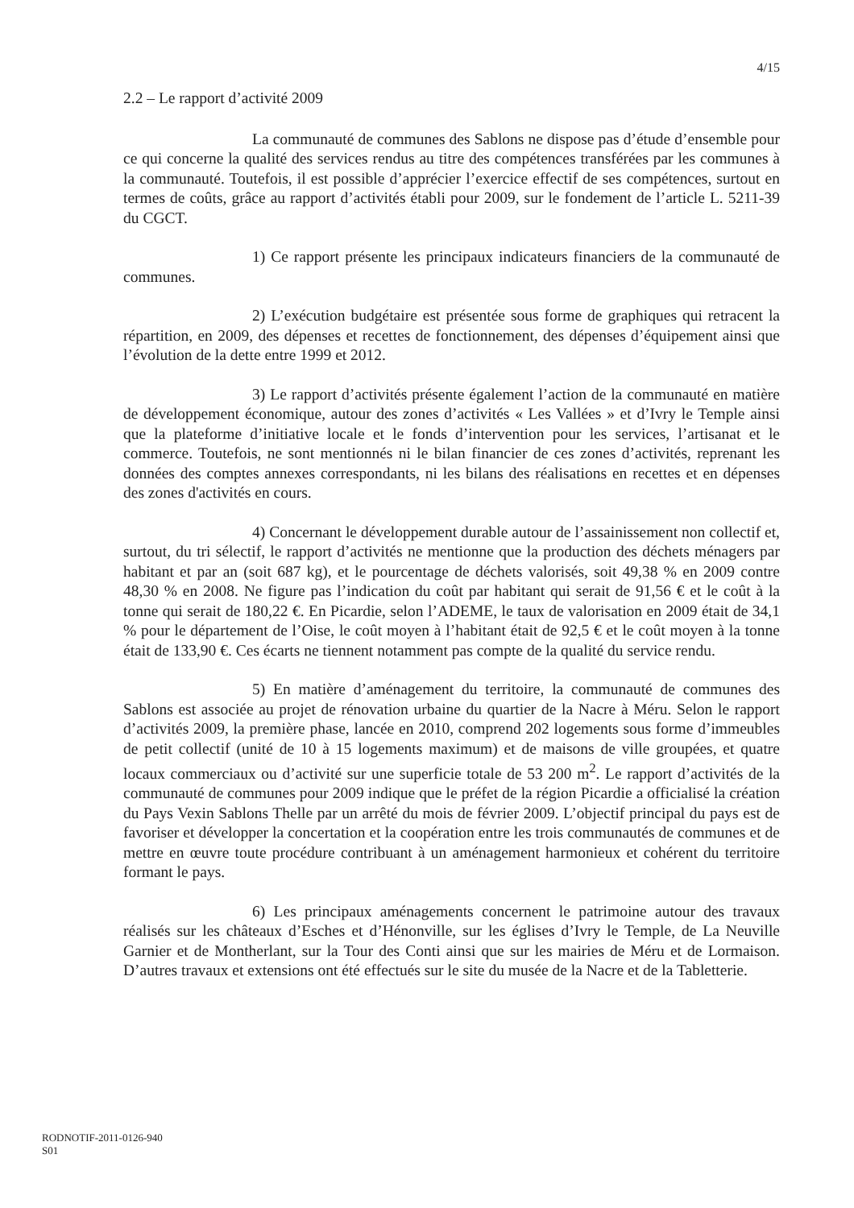4/15
2.2 – Le rapport d’activité 2009
La communauté de communes des Sablons ne dispose pas d’étude d’ensemble pour ce qui concerne la qualité des services rendus au titre des compétences transférées par les communes à la communauté. Toutefois, il est possible d’apprécier l’exercice effectif de ses compétences, surtout en termes de coûts, grâce au rapport d’activités établi pour 2009, sur le fondement de l’article L. 5211-39 du CGCT.
1) Ce rapport présente les principaux indicateurs financiers de la communauté de communes.
2) L’exécution budgétaire est présentée sous forme de graphiques qui retracent la répartition, en 2009, des dépenses et recettes de fonctionnement, des dépenses d’équipement ainsi que l’évolution de la dette entre 1999 et 2012.
3) Le rapport d’activités présente également l’action de la communauté en matière de développement économique, autour des zones d’activités « Les Vallées » et d’Ivry le Temple ainsi que la plateforme d’initiative locale et le fonds d’intervention pour les services, l’artisanat et le commerce. Toutefois, ne sont mentionnés ni le bilan financier de ces zones d’activités, reprenant les données des comptes annexes correspondants, ni les bilans des réalisations en recettes et en dépenses des zones d'activités en cours.
4) Concernant le développement durable autour de l’assainissement non collectif et, surtout, du tri sélectif, le rapport d’activités ne mentionne que la production des déchets ménagers par habitant et par an (soit 687 kg), et le pourcentage de déchets valorisés, soit 49,38 % en 2009 contre 48,30 % en 2008. Ne figure pas l’indication du coût par habitant qui serait de 91,56 € et le coût à la tonne qui serait de 180,22 €. En Picardie, selon l’ADEME, le taux de valorisation en 2009 était de 34,1 % pour le département de l’Oise, le coût moyen à l’habitant était de 92,5 € et le coût moyen à la tonne était de 133,90 €. Ces écarts ne tiennent notamment pas compte de la qualité du service rendu.
5) En matière d’aménagement du territoire, la communauté de communes des Sablons est associée au projet de rénovation urbaine du quartier de la Nacre à Méru. Selon le rapport d’activités 2009, la première phase, lancée en 2010, comprend 202 logements sous forme d’immeubles de petit collectif (unité de 10 à 15 logements maximum) et de maisons de ville groupées, et quatre locaux commerciaux ou d’activité sur une superficie totale de 53 200 m<sup>2</sup>. Le rapport d’activités de la communauté de communes pour 2009 indique que le préfet de la région Picardie a officialisé la création du Pays Vexin Sablons Thelle par un arrêté du mois de février 2009. L’objectif principal du pays est de favoriser et développer la concertation et la coopération entre les trois communautés de communes et de mettre en œuvre toute procédure contribuant à un aménagement harmonieux et cohérent du territoire formant le pays.
6) Les principaux aménagements concernent le patrimoine autour des travaux réalisés sur les châteaux d’Esches et d’Hénonville, sur les églises d’Ivry le Temple, de La Neuville Garnier et de Montherlant, sur la Tour des Conti ainsi que sur les mairies de Méru et de Lormaison. D’autres travaux et extensions ont été effectués sur le site du musée de la Nacre et de la Tabletterie.
RODNOTIF-2011-0126-940
S01